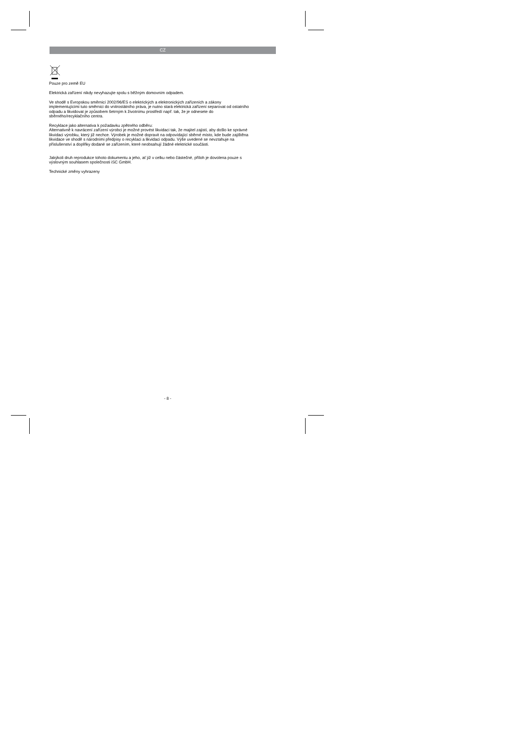CZ
Pouze pro země EU
Elektrická zařízení nikdy nevyhazujte spolu s běžným domovním odpadem.
Ve shodě s Evropskou směrnicí 2002/96/ES o elektrických a elektronických zařízeních a zákony implementujícími tuto směrnici do vnitrostátního práva, je nutno stará elektrická zařízení separovat od ostatního odpadu a likvidovat je způsobem šetrným k životnímu prostředí např. tak, že je odnesete do sběrného/recyklačního centra.
Recyklace jako alternativa k požadavku zpětného odběru:
Alternativně k navrácení zařízení výrobci je možné provést likvidaci tak, že majitel zajistí, aby došlo ke správné likvidaci výrobku, který již nechce. Výrobek je možné dopravit na odpovídající sběrné místo, kde bude zajištěna likvidace ve shodě s národními předpisy o recyklaci a likvidaci odpadu. Výše uvedené se nevztahuje na příslušenství a doplňky dodané se zařízením, které neobsahují žádné elektrické součásti.
Jakýkoli druh reprodukce tohoto dokumentu a jeho, ať již v celku nebo částečné, příloh je dovolena pouze s výslovným souhlasem společnosti iSC GmbH.
Technické změny vyhrazeny
- 8 -